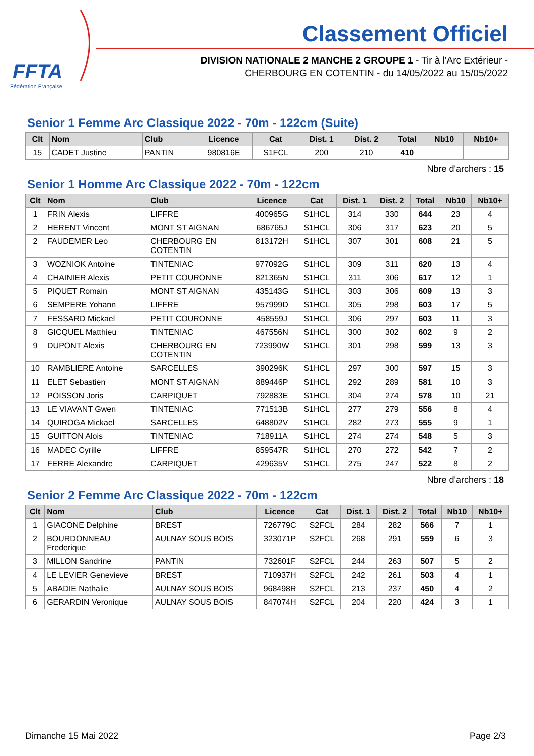FFTA
Fédération Française
Classement Officiel
DIVISION NATIONALE 2 MANCHE 2 GROUPE 1 - Tir à l'Arc Extérieur -
CHERBOURG EN COTENTIN - du 14/05/2022 au 15/05/2022
Senior 1 Femme Arc Classique 2022 - 70m - 122cm (Suite)
| Clt | Nom | Club | Licence | Cat | Dist. 1 | Dist. 2 | Total | Nb10 | Nb10+ |
| --- | --- | --- | --- | --- | --- | --- | --- | --- | --- |
| 15 | CADET Justine | PANTIN | 980816E | S1FCL | 200 | 210 | 410 | | |
Nbre d'archers : 15
Senior 1 Homme Arc Classique 2022 - 70m - 122cm
| Clt | Nom | Club | Licence | Cat | Dist. 1 | Dist. 2 | Total | Nb10 | Nb10+ |
| --- | --- | --- | --- | --- | --- | --- | --- | --- | --- |
| 1 | FRIN Alexis | LIFFRE | 400965G | S1HCL | 314 | 330 | 644 | 23 | 4 |
| 2 | HERENT Vincent | MONT ST AIGNAN | 686765J | S1HCL | 306 | 317 | 623 | 20 | 5 |
| 2 | FAUDEMER Leo | CHERBOURG EN COTENTIN | 813172H | S1HCL | 307 | 301 | 608 | 21 | 5 |
| 3 | WOZNIOK Antoine | TINTENIAC | 977092G | S1HCL | 309 | 311 | 620 | 13 | 4 |
| 4 | CHAINIER Alexis | PETIT COURONNE | 821365N | S1HCL | 311 | 306 | 617 | 12 | 1 |
| 5 | PIQUET Romain | MONT ST AIGNAN | 435143G | S1HCL | 303 | 306 | 609 | 13 | 3 |
| 6 | SEMPERE Yohann | LIFFRE | 957999D | S1HCL | 305 | 298 | 603 | 17 | 5 |
| 7 | FESSARD Mickael | PETIT COURONNE | 458559J | S1HCL | 306 | 297 | 603 | 11 | 3 |
| 8 | GICQUEL Matthieu | TINTENIAC | 467556N | S1HCL | 300 | 302 | 602 | 9 | 2 |
| 9 | DUPONT Alexis | CHERBOURG EN COTENTIN | 723990W | S1HCL | 301 | 298 | 599 | 13 | 3 |
| 10 | RAMBLIERE Antoine | SARCELLES | 390296K | S1HCL | 297 | 300 | 597 | 15 | 3 |
| 11 | ELET Sebastien | MONT ST AIGNAN | 889446P | S1HCL | 292 | 289 | 581 | 10 | 3 |
| 12 | POISSON Joris | CARPIQUET | 792883E | S1HCL | 304 | 274 | 578 | 10 | 21 |
| 13 | LE VIAVANT Gwen | TINTENIAC | 771513B | S1HCL | 277 | 279 | 556 | 8 | 4 |
| 14 | QUIROGA Mickael | SARCELLES | 648802V | S1HCL | 282 | 273 | 555 | 9 | 1 |
| 15 | GUITTON Alois | TINTENIAC | 718911A | S1HCL | 274 | 274 | 548 | 5 | 3 |
| 16 | MADEC Cyrille | LIFFRE | 859547R | S1HCL | 270 | 272 | 542 | 7 | 2 |
| 17 | FERRE Alexandre | CARPIQUET | 429635V | S1HCL | 275 | 247 | 522 | 8 | 2 |
Nbre d'archers : 18
Senior 2 Femme Arc Classique 2022 - 70m - 122cm
| Clt | Nom | Club | Licence | Cat | Dist. 1 | Dist. 2 | Total | Nb10 | Nb10+ |
| --- | --- | --- | --- | --- | --- | --- | --- | --- | --- |
| 1 | GIACONE Delphine | BREST | 726779C | S2FCL | 284 | 282 | 566 | 7 | 1 |
| 2 | BOURDONNEAU Frederique | AULNAY SOUS BOIS | 323071P | S2FCL | 268 | 291 | 559 | 6 | 3 |
| 3 | MILLON Sandrine | PANTIN | 732601F | S2FCL | 244 | 263 | 507 | 5 | 2 |
| 4 | LE LEVIER Genevieve | BREST | 710937H | S2FCL | 242 | 261 | 503 | 4 | 1 |
| 5 | ABADIE Nathalie | AULNAY SOUS BOIS | 968498R | S2FCL | 213 | 237 | 450 | 4 | 2 |
| 6 | GERARDIN Veronique | AULNAY SOUS BOIS | 847074H | S2FCL | 204 | 220 | 424 | 3 | 1 |
Dimanche 15 Mai 2022 Page 2/3